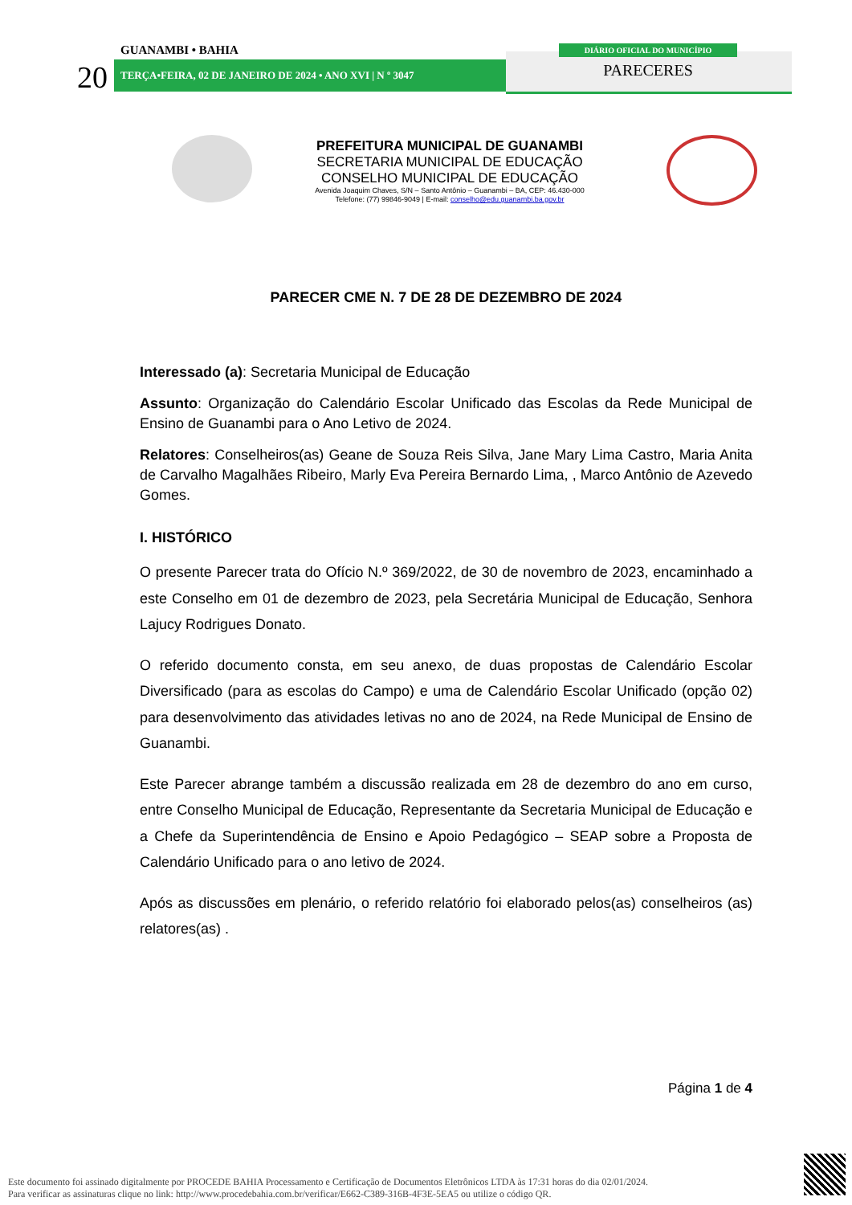GUANAMBI • BAHIA
20 TERÇA•FEIRA, 02 DE JANEIRO DE 2024 • ANO XVI | N º 3047
DIÁRIO OFICIAL DO MUNICÍPIO
PARECERES
PREFEITURA MUNICIPAL DE GUANAMBI
SECRETARIA MUNICIPAL DE EDUCAÇÃO
CONSELHO MUNICIPAL DE EDUCAÇÃO
Avenida Joaquim Chaves, S/N – Santo Antônio – Guanambi – BA, CEP: 46.430-000
Telefone: (77) 99846-9049 | E-mail: conselho@edu.guanambi.ba.gov.br
PARECER CME N. 7 DE 28 DE DEZEMBRO DE 2024
Interessado (a): Secretaria Municipal de Educação
Assunto: Organização do Calendário Escolar Unificado das Escolas da Rede Municipal de Ensino de Guanambi para o Ano Letivo de 2024.
Relatores: Conselheiros(as) Geane de Souza Reis Silva, Jane Mary Lima Castro, Maria Anita de Carvalho Magalhães Ribeiro, Marly Eva Pereira Bernardo Lima, , Marco Antônio de Azevedo Gomes.
I. HISTÓRICO
O presente Parecer trata do Ofício N.º 369/2022, de 30 de novembro de 2023, encaminhado a este Conselho em 01 de dezembro de 2023, pela Secretária Municipal de Educação, Senhora Lajucy Rodrigues Donato.
O referido documento consta, em seu anexo, de duas propostas de Calendário Escolar Diversificado (para as escolas do Campo) e uma de Calendário Escolar Unificado (opção 02) para desenvolvimento das atividades letivas no ano de 2024, na Rede Municipal de Ensino de Guanambi.
Este Parecer abrange também a discussão realizada em 28 de dezembro do ano em curso, entre Conselho Municipal de Educação, Representante da Secretaria Municipal de Educação e a Chefe da Superintendência de Ensino e Apoio Pedagógico – SEAP sobre a Proposta de Calendário Unificado para o ano letivo de 2024.
Após as discussões em plenário, o referido relatório foi elaborado pelos(as) conselheiros (as) relatores(as) .
Página 1 de 4
Este documento foi assinado digitalmente por PROCEDE BAHIA Processamento e Certificação de Documentos Eletrônicos LTDA às 17:31 horas do dia 02/01/2024.
Para verificar as assinaturas clique no link: http://www.procedebahia.com.br/verificar/E662-C389-316B-4F3E-5EA5 ou utilize o código QR.